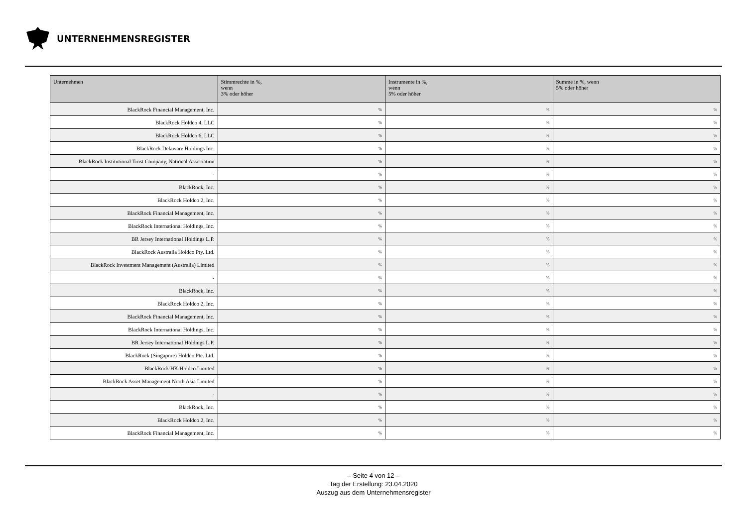UNTERNEHMENSREGISTER
| Unternehmen | Stimmrechte in %, wenn 3% oder höher | Instrumente in %, wenn 5% oder höher | Summe in %, wenn 5% oder höher |
| --- | --- | --- | --- |
| BlackRock Financial Management, Inc. | % | % | % |
| BlackRock Holdco 4, LLC | % | % | % |
| BlackRock Holdco 6, LLC | % | % | % |
| BlackRock Delaware Holdings Inc. | % | % | % |
| BlackRock Institutional Trust Company, National Association | % | % | % |
| - | % | % | % |
| BlackRock, Inc. | % | % | % |
| BlackRock Holdco 2, Inc. | % | % | % |
| BlackRock Financial Management, Inc. | % | % | % |
| BlackRock International Holdings, Inc. | % | % | % |
| BR Jersey International Holdings L.P. | % | % | % |
| BlackRock Australia Holdco Pty. Ltd. | % | % | % |
| BlackRock Investment Management (Australia) Limited | % | % | % |
| - | % | % | % |
| BlackRock, Inc. | % | % | % |
| BlackRock Holdco 2, Inc. | % | % | % |
| BlackRock Financial Management, Inc. | % | % | % |
| BlackRock International Holdings, Inc. | % | % | % |
| BR Jersey International Holdings L.P. | % | % | % |
| BlackRock (Singapore) Holdco Pte. Ltd. | % | % | % |
| BlackRock HK Holdco Limited | % | % | % |
| BlackRock Asset Management North Asia Limited | % | % | % |
| - | % | % | % |
| BlackRock, Inc. | % | % | % |
| BlackRock Holdco 2, Inc. | % | % | % |
| BlackRock Financial Management, Inc. | % | % | % |
– Seite 4 von 12 –
Tag der Erstellung: 23.04.2020
Auszug aus dem Unternehmensregister